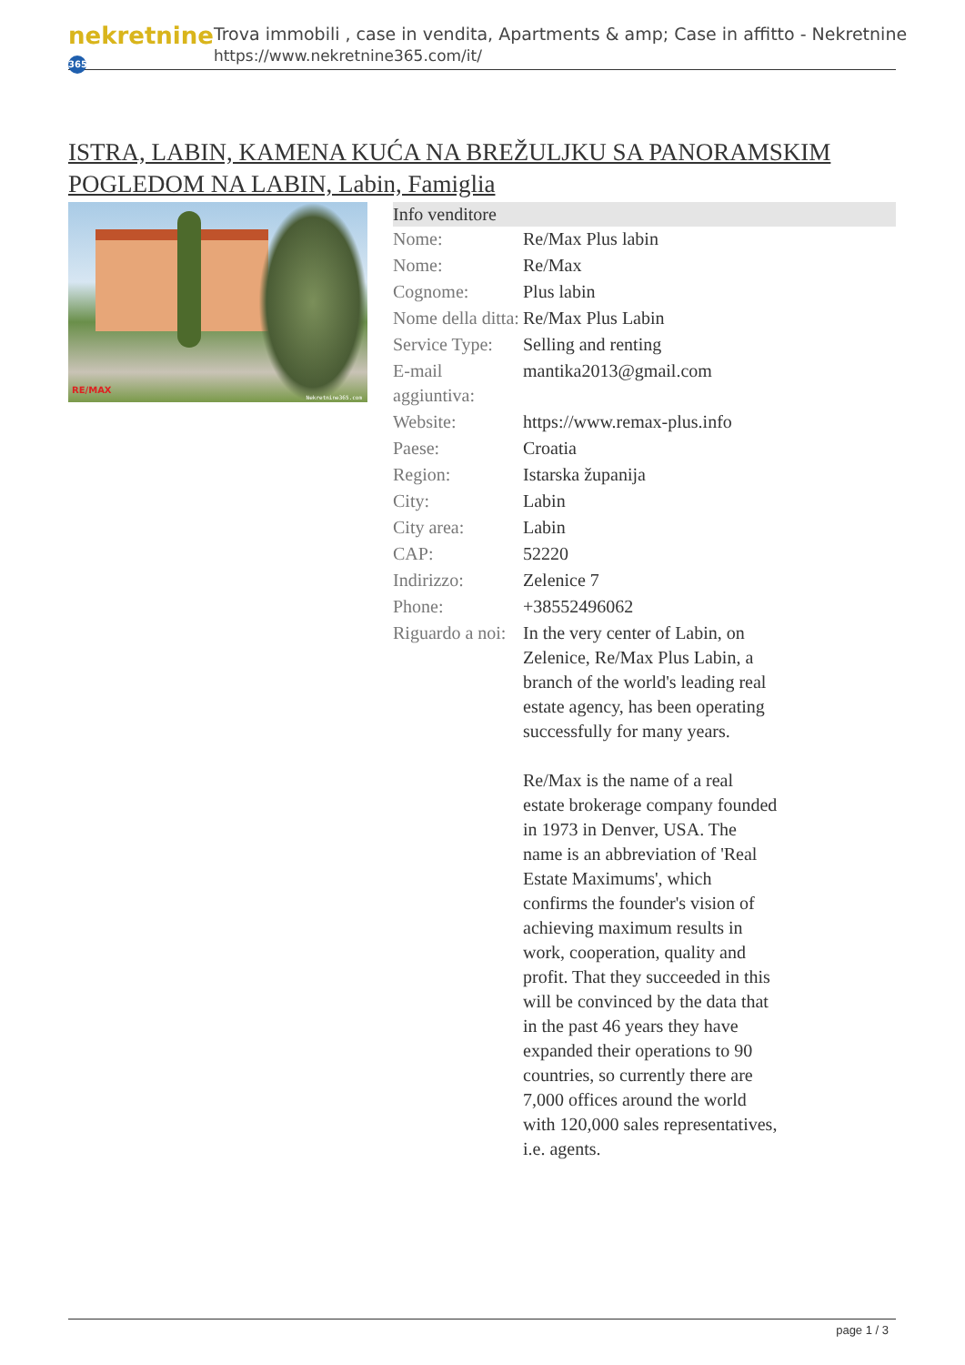nekretnine 365
Trova immobili , case in vendita, Apartments & amp; Case in affitto - Nekretnine
https://www.nekretnine365.com/it/
ISTRA, LABIN, KAMENA KUĆA NA BREŽULJKU SA PANORAMSKIM POGLEDOM NA LABIN, Labin, Famiglia
RE/MAX
Nekretnine365.com
| Info venditore | | |
| --- | --- | --- |
| Nome: | Re/Max Plus labin | |
| Nome: | Re/Max | |
| Cognome: | Plus labin | |
| Nome della ditta: | Re/Max Plus Labin | |
| Service Type: | Selling and renting | |
| E-mail aggiuntiva: | mantika2013@gmail.com | |
| Website: | https://www.remax-plus.info | |
| Paese: | Croatia | |
| Region: | Istarska županija | |
| City: | Labin | |
| City area: | Labin | |
| CAP: | 52220 | |
| Indirizzo: | Zelenice 7 | |
| Phone: | +38552496062 | |
| Riguardo a noi: | In the very center of Labin, on Zelenice, Re/Max Plus Labin, a branch of the world's leading real estate agency, has been operating successfully for many years. Re/Max is the name of a real estate brokerage company founded in 1973 in Denver, USA. The name is an abbreviation of 'Real Estate Maximums', which confirms the founder's vision of achieving maximum results in work, cooperation, quality and profit. That they succeeded in this will be convinced by the data that in the past 46 years they have expanded their operations to 90 countries, so currently there are 7,000 offices around the world with 120,000 sales representatives, i.e. agents. | |
page 1 / 3